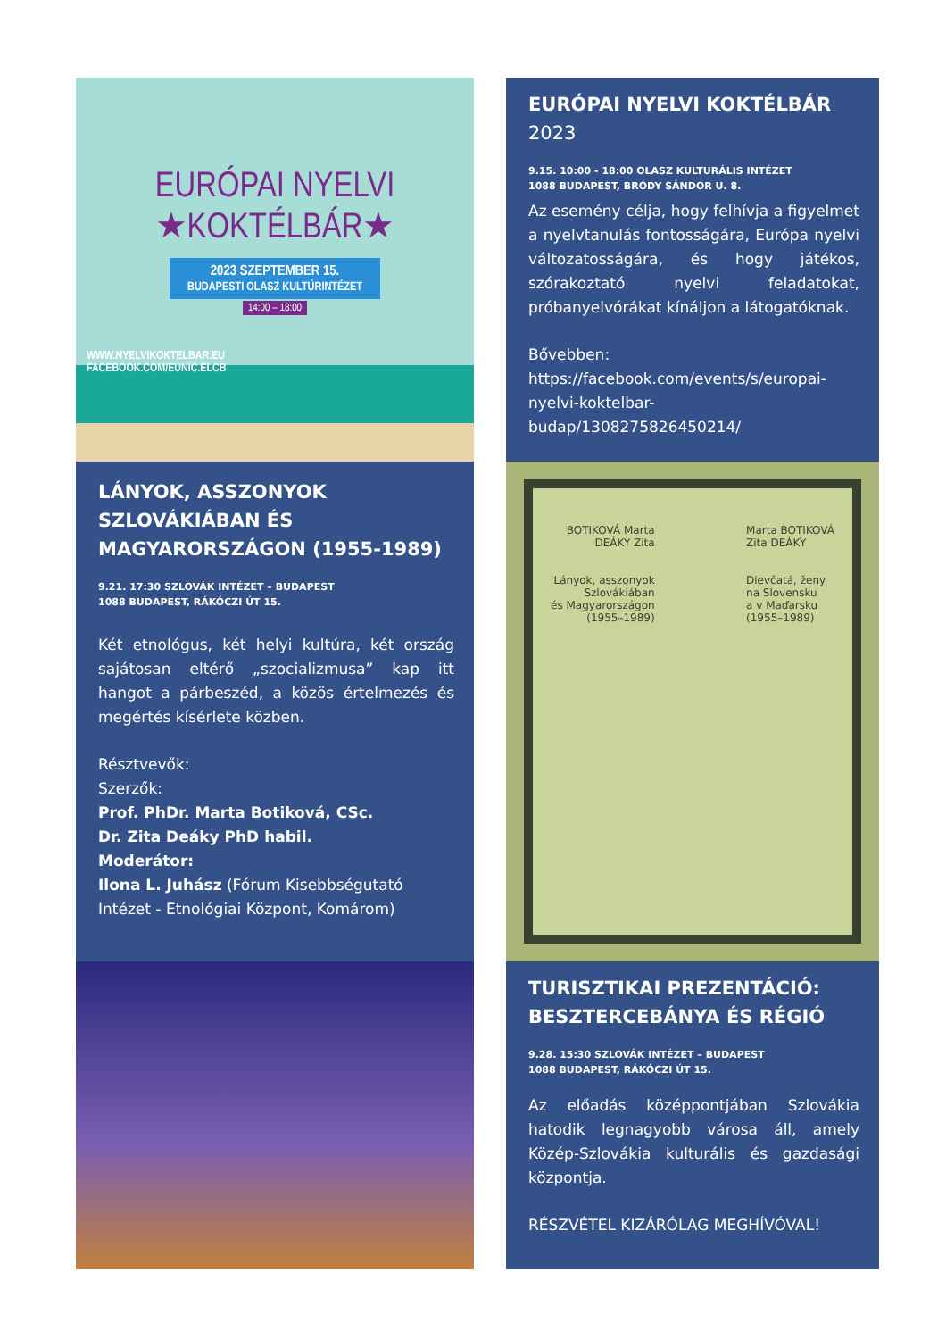EURÓPAI NYELVI
★KOKTÉLBÁR★
2023 SZEPTEMBER 15.
BUDAPESTI OLASZ KULTÚRINTÉZET
14:00 – 18:00
WWW.NYELVIKOKTELBAR.EU
FACEBOOK.COM/EUNIC.ELCB
EURÓPAI NYELVI KOKTÉLBÁR 2023
9.15. 10:00 - 18:00 OLASZ KULTURÁLIS INTÉZET
1088 BUDAPEST, BRÓDY SÁNDOR U. 8.
Az esemény célja, hogy felhívja a figyelmet a nyelvtanulás fontosságára, Európa nyelvi változatosságára, és hogy játékos, szórakoztató nyelvi feladatokat, próbanyelvórákat kínáljon a látogatóknak.
Bővebben:
https://facebook.com/events/s/europai-nyelvi-koktelbar-budap/1308275826450214/
LÁNYOK, ASSZONYOK SZLOVÁKIÁBAN ÉS MAGYARORSZÁGON (1955-1989)
9.21. 17:30 SZLOVÁK INTÉZET – BUDAPEST
1088 BUDAPEST, RÁKÓCZI ÚT 15.
Két etnológus, két helyi kultúra, két ország sajátosan eltérő „szocializmusa” kap itt hangot a párbeszéd, a közös értelmezés és megértés kísérlete közben.
Résztvevők:
Szerzők:
Prof. PhDr. Marta Botiková, CSc.
Dr. Zita Deáky PhD habil.
Moderátor:
Ilona L. Juhász (Fórum Kisebbségutató Intézet - Etnológiai Központ, Komárom)
BOTIKOVÁ Marta
DEÁKY Zita
Lányok, asszonyok
Szlovákiában
és Magyarországon
(1955–1989) Marta BOTIKOVÁ
Zita DEÁKY
Dievčatá, ženy
na Slovensku
a v Maďarsku
(1955–1989)
TURISZTIKAI PREZENTÁCIÓ: BESZTERCEBÁNYA ÉS RÉGIÓ
9.28. 15:30 SZLOVÁK INTÉZET – BUDAPEST
1088 BUDAPEST, RÁKÓCZI ÚT 15.
Az előadás középpontjában Szlovákia hatodik legnagyobb városa áll, amely Közép-Szlovákia kulturális és gazdasági központja.
RÉSZVÉTEL KIZÁRÓLAG MEGHÍVÓVAL!